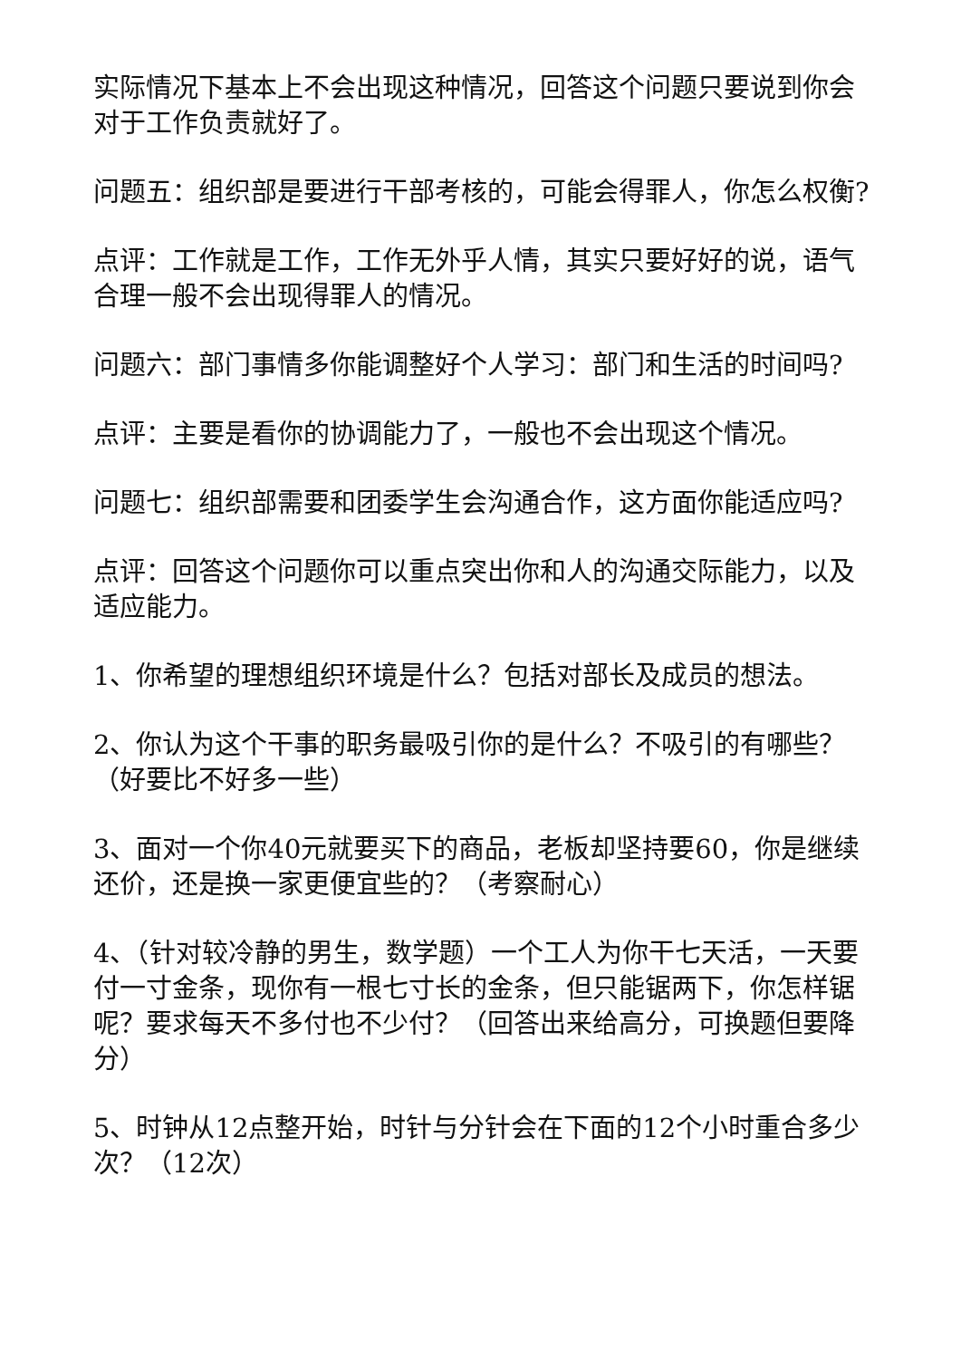实际情况下基本上不会出现这种情况，回答这个问题只要说到你会对于工作负责就好了。
问题五：组织部是要进行干部考核的，可能会得罪人，你怎么权衡?
点评：工作就是工作，工作无外乎人情，其实只要好好的说，语气合理一般不会出现得罪人的情况。
问题六：部门事情多你能调整好个人学习：部门和生活的时间吗?
点评：主要是看你的协调能力了，一般也不会出现这个情况。
问题七：组织部需要和团委学生会沟通合作，这方面你能适应吗?
点评：回答这个问题你可以重点突出你和人的沟通交际能力，以及适应能力。
1、你希望的理想组织环境是什么？包括对部长及成员的想法。
2、你认为这个干事的职务最吸引你的是什么？不吸引的有哪些？ （好要比不好多一些）
3、面对一个你40元就要买下的商品，老板却坚持要60，你是继续还价，还是换一家更便宜些的？（考察耐心）
4、（针对较冷静的男生，数学题）一个工人为你干七天活，一天要付一寸金条，现你有一根七寸长的金条，但只能锯两下，你怎样锯呢？要求每天不多付也不少付？（回答出来给高分，可换题但要降分）
5、时钟从12点整开始，时针与分针会在下面的12个小时重合多少次？（12次）